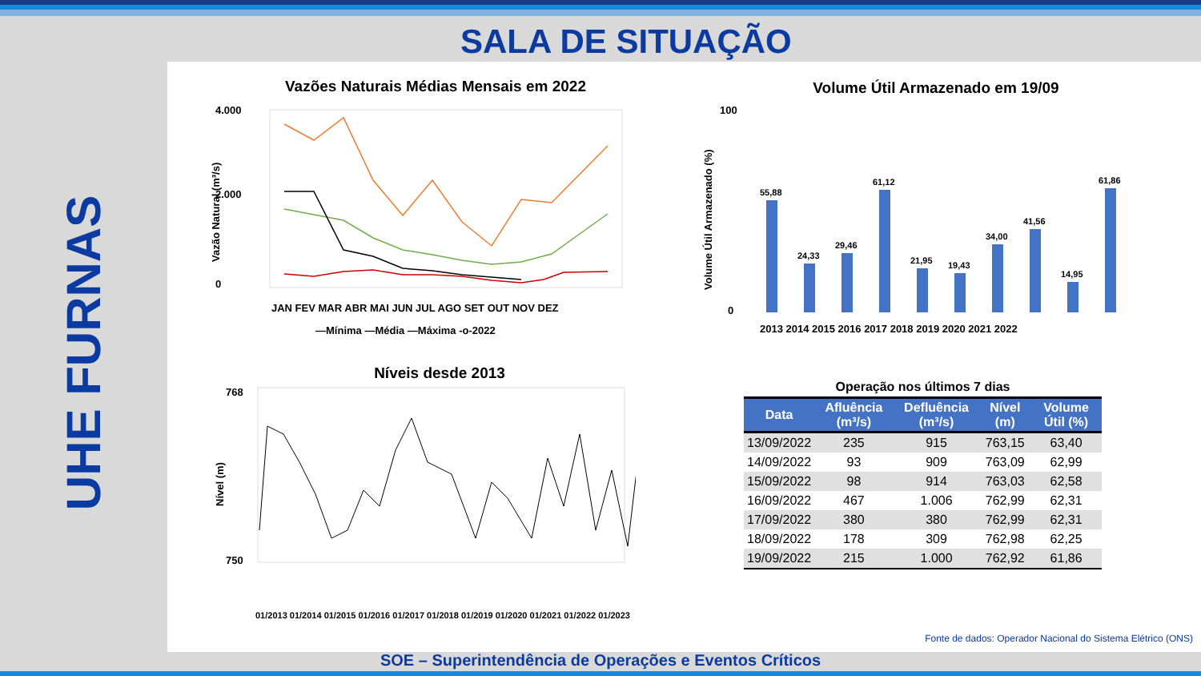SALA DE SITUAÇÃO
UHE FURNAS
Vazões Naturais Médias Mensais em 2022
4.000
2.000
0
Vazão Natural (m³/s)
JAN FEV MAR ABR MAI JUN JUL AGO SET OUT NOV DEZ
—Mínima —Média —Máxima -o-2022
Volume Útil Armazenado em 19/09
100
0
Volume Útil Armazenado (%)
55,88
24,33
29,46
61,12
21,95
19,43
34,00
41,56
14,95
61,86
2013 2014 2015 2016 2017 2018 2019 2020 2021 2022
Níveis desde 2013
768
750
Nível (m)
01/2013 01/2014 01/2015 01/2016 01/2017 01/2018 01/2019 01/2020 01/2021 01/2022 01/2023
Operação nos últimos 7 dias
| Data | Afluência (m³/s) | Defluência (m³/s) | Nível (m) | Volume Útil (%) |
| --- | --- | --- | --- | --- |
| 13/09/2022 | 235 | 915 | 763,15 | 63,40 |
| 14/09/2022 | 93 | 909 | 763,09 | 62,99 |
| 15/09/2022 | 98 | 914 | 763,03 | 62,58 |
| 16/09/2022 | 467 | 1.006 | 762,99 | 62,31 |
| 17/09/2022 | 380 | 380 | 762,99 | 62,31 |
| 18/09/2022 | 178 | 309 | 762,98 | 62,25 |
| 19/09/2022 | 215 | 1.000 | 762,92 | 61,86 |
Fonte de dados: Operador Nacional do Sistema Elétrico (ONS)
SOE – Superintendência de Operações e Eventos Críticos